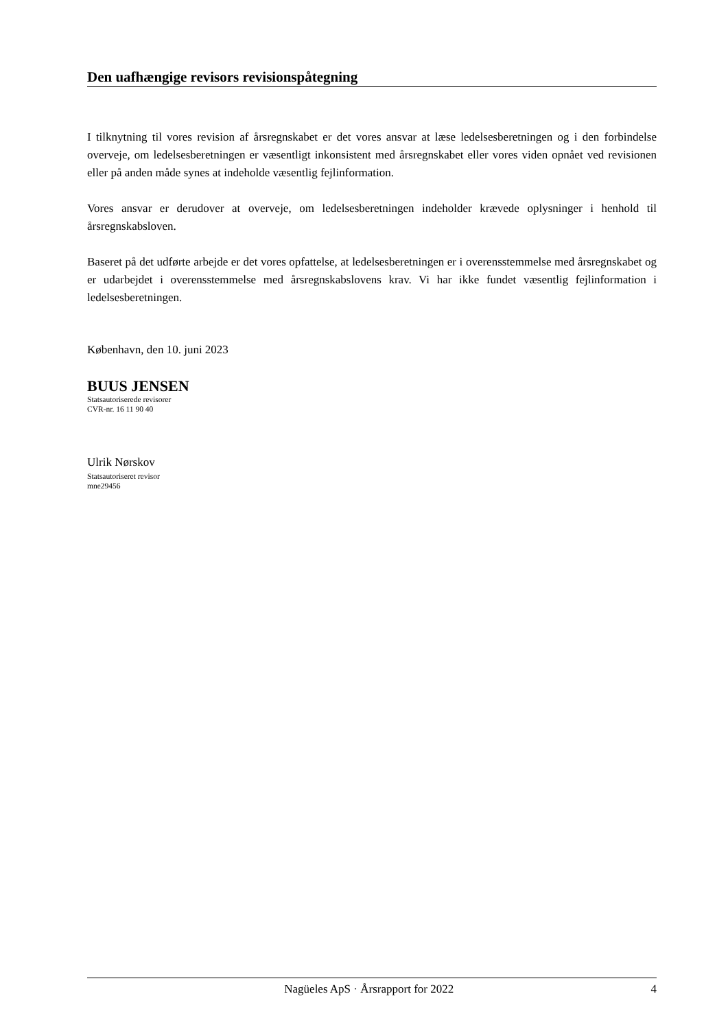Den uafhængige revisors revisionspåtegning
I tilknytning til vores revision af årsregnskabet er det vores ansvar at læse ledelsesberetningen og i den forbindelse overveje, om ledelsesberetningen er væsentligt inkonsistent med årsregnskabet eller vores viden opnået ved revisionen eller på anden måde synes at indeholde væsentlig fejlinformation.
Vores ansvar er derudover at overveje, om ledelsesberetningen indeholder krævede oplysninger i henhold til årsregnskabsloven.
Baseret på det udførte arbejde er det vores opfattelse, at ledelsesberetningen er i overensstemmelse med årsregnskabet og er udarbejdet i overensstemmelse med årsregnskabslovens krav. Vi har ikke fundet væsentlig fejlinformation i ledelsesberetningen.
København, den 10. juni 2023
BUUS JENSEN
Statsautoriserede revisorer
CVR-nr. 16 11 90 40
Ulrik Nørskov
Statsautoriseret revisor
mne29456
Nagüeles ApS · Årsrapport for 2022 4